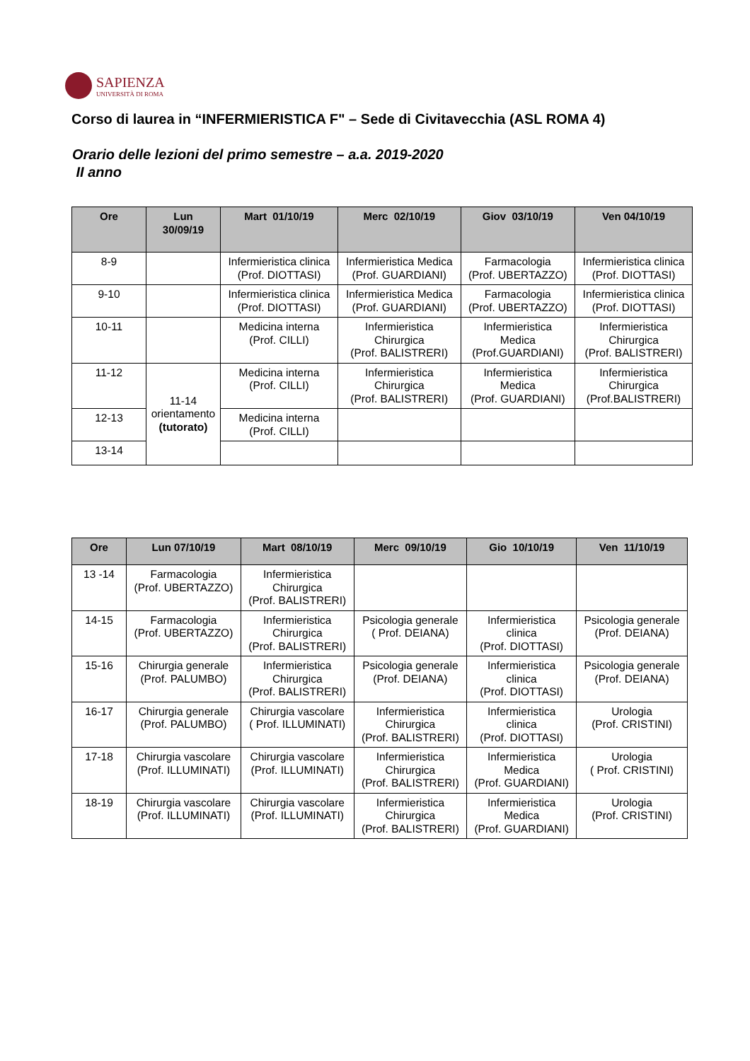SAPIENZA
UNIVERSITÀ DI ROMA
Corso di laurea in “INFERMIERISTICA F" – Sede di Civitavecchia (ASL ROMA 4)
Orario delle lezioni del primo semestre – a.a. 2019-2020
II anno
| Ore | Lun 30/09/19 | Mart 01/10/19 | Merc 02/10/19 | Giov 03/10/19 | Ven 04/10/19 |
| --- | --- | --- | --- | --- | --- |
| 8-9 | | Infermieristica clinica (Prof. DIOTTASI) | Infermieristica Medica (Prof. GUARDIANI) | Farmacologia (Prof. UBERTAZZO) | Infermieristica clinica (Prof. DIOTTASI) |
| 9-10 | | Infermieristica clinica (Prof. DIOTTASI) | Infermieristica Medica (Prof. GUARDIANI) | Farmacologia (Prof. UBERTAZZO) | Infermieristica clinica (Prof. DIOTTASI) |
| 10-11 | | Medicina interna (Prof. CILLI) | Infermieristica Chirurgica (Prof. BALISTRERI) | Infermieristica Medica (Prof.GUARDIANI) | Infermieristica Chirurgica (Prof. BALISTRERI) |
| 11-12 | 11-14 orientamento (tutorato) | Medicina interna (Prof. CILLI) | Infermieristica Chirurgica (Prof. BALISTRERI) | Infermieristica Medica (Prof. GUARDIANI) | Infermieristica Chirurgica (Prof.BALISTRERI) |
| 12-13 | | Medicina interna (Prof. CILLI) | | | |
| 13-14 | | | | | |
| Ore | Lun 07/10/19 | Mart 08/10/19 | Merc 09/10/19 | Gio 10/10/19 | Ven 11/10/19 |
| --- | --- | --- | --- | --- | --- |
| 13 -14 | Farmacologia (Prof. UBERTAZZO) | Infermieristica Chirurgica (Prof. BALISTRERI) | | | |
| 14-15 | Farmacologia (Prof. UBERTAZZO) | Infermieristica Chirurgica (Prof. BALISTRERI) | Psicologia generale ( Prof. DEIANA) | Infermieristica clinica (Prof. DIOTTASI) | Psicologia generale (Prof. DEIANA) |
| 15-16 | Chirurgia generale (Prof. PALUMBO) | Infermieristica Chirurgica (Prof. BALISTRERI) | Psicologia generale (Prof. DEIANA) | Infermieristica clinica (Prof. DIOTTASI) | Psicologia generale (Prof. DEIANA) |
| 16-17 | Chirurgia generale (Prof. PALUMBO) | Chirurgia vascolare ( Prof. ILLUMINATI) | Infermieristica Chirurgica (Prof. BALISTRERI) | Infermieristica clinica (Prof. DIOTTASI) | Urologia (Prof. CRISTINI) |
| 17-18 | Chirurgia vascolare (Prof. ILLUMINATI) | Chirurgia vascolare (Prof. ILLUMINATI) | Infermieristica Chirurgica (Prof. BALISTRERI) | Infermieristica Medica (Prof. GUARDIANI) | Urologia ( Prof. CRISTINI) |
| 18-19 | Chirurgia vascolare (Prof. ILLUMINATI) | Chirurgia vascolare (Prof. ILLUMINATI) | Infermieristica Chirurgica (Prof. BALISTRERI) | Infermieristica Medica (Prof. GUARDIANI) | Urologia (Prof. CRISTINI) |